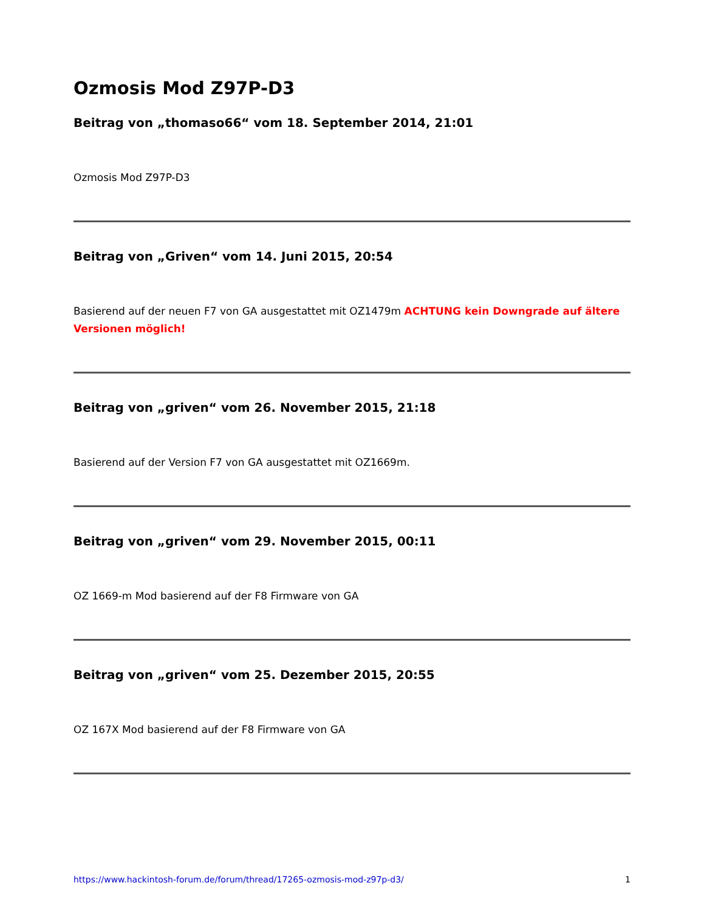Ozmosis Mod Z97P-D3
Beitrag von „thomaso66“ vom 18. September 2014, 21:01
Ozmosis Mod Z97P-D3
Beitrag von „Griven“ vom 14. Juni 2015, 20:54
Basierend auf der neuen F7 von GA ausgestattet mit OZ1479m ACHTUNG kein Downgrade auf ältere Versionen möglich!
Beitrag von „griven“ vom 26. November 2015, 21:18
Basierend auf der Version F7 von GA ausgestattet mit OZ1669m.
Beitrag von „griven“ vom 29. November 2015, 00:11
OZ 1669-m Mod basierend auf der F8 Firmware von GA
Beitrag von „griven“ vom 25. Dezember 2015, 20:55
OZ 167X Mod basierend auf der F8 Firmware von GA
https://www.hackintosh-forum.de/forum/thread/17265-ozmosis-mod-z97p-d3/ 1